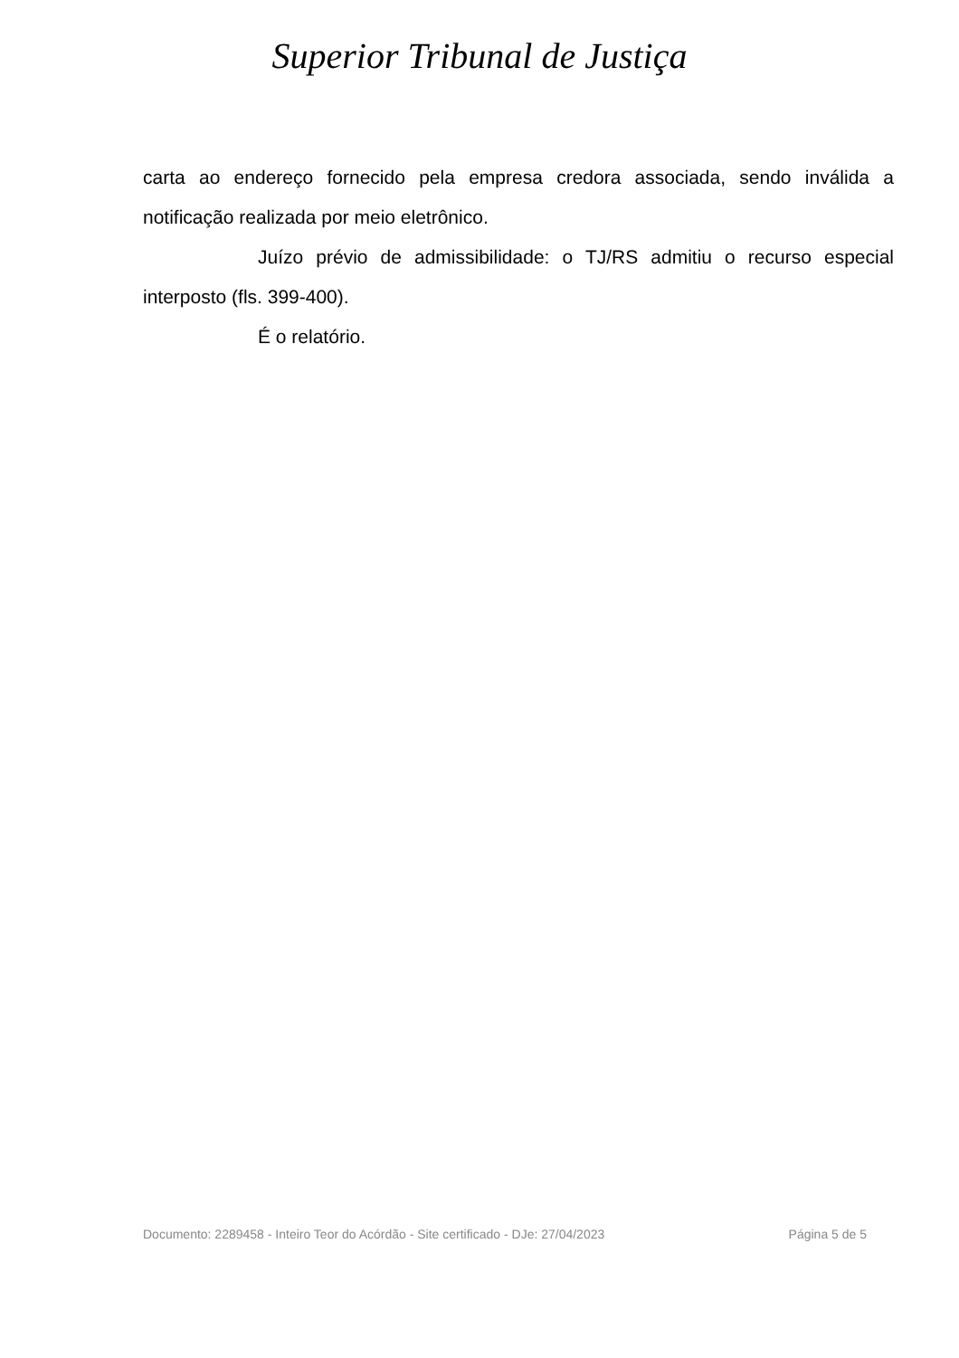Superior Tribunal de Justiça
carta ao endereço fornecido pela empresa credora associada, sendo inválida a notificação realizada por meio eletrônico.
Juízo prévio de admissibilidade: o TJ/RS admitiu o recurso especial interposto (fls. 399-400).
É o relatório.
Documento: 2289458 - Inteiro Teor do Acórdão - Site certificado - DJe: 27/04/2023 Página 5 de 5